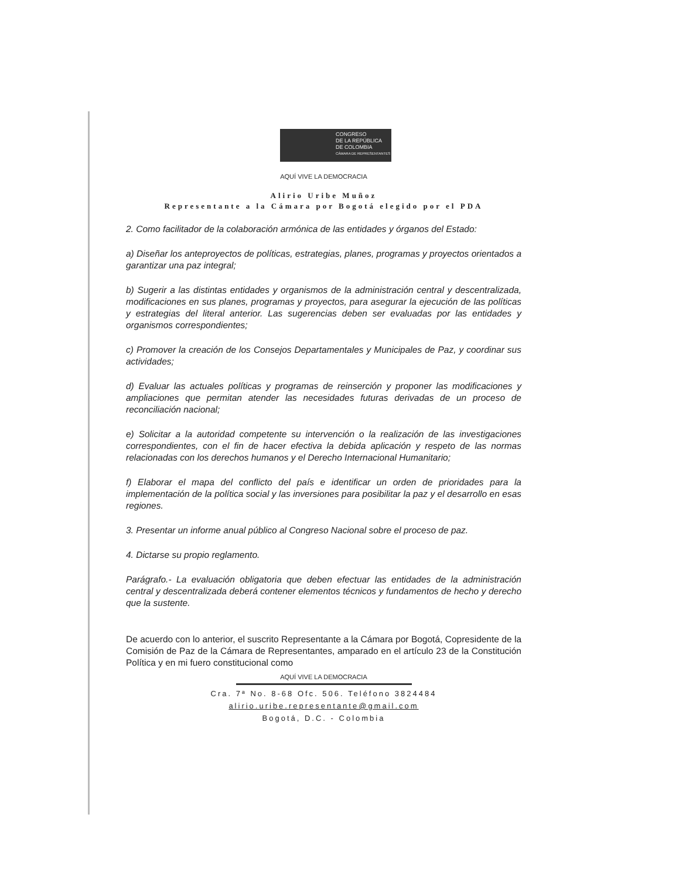CONGRESO
DE LA REPÚBLICA
DE COLOMBIA
CÁMARA DE REPRESENTANTES
AQUÍ VIVE LA DEMOCRACIA
Alirio Uribe Muñoz
Representante a la Cámara por Bogotá elegido por el PDA
2. Como facilitador de la colaboración armónica de las entidades y órganos del Estado:
a) Diseñar los anteproyectos de políticas, estrategias, planes, programas y proyectos orientados a garantizar una paz integral;
b) Sugerir a las distintas entidades y organismos de la administración central y descentralizada, modificaciones en sus planes, programas y proyectos, para asegurar la ejecución de las políticas y estrategias del literal anterior. Las sugerencias deben ser evaluadas por las entidades y organismos correspondientes;
c) Promover la creación de los Consejos Departamentales y Municipales de Paz, y coordinar sus actividades;
d) Evaluar las actuales políticas y programas de reinserción y proponer las modificaciones y ampliaciones que permitan atender las necesidades futuras derivadas de un proceso de reconciliación nacional;
e) Solicitar a la autoridad competente su intervención o la realización de las investigaciones correspondientes, con el fin de hacer efectiva la debida aplicación y respeto de las normas relacionadas con los derechos humanos y el Derecho Internacional Humanitario;
f) Elaborar el mapa del conflicto del país e identificar un orden de prioridades para la implementación de la política social y las inversiones para posibilitar la paz y el desarrollo en esas regiones.
3. Presentar un informe anual público al Congreso Nacional sobre el proceso de paz.
4. Dictarse su propio reglamento.
Parágrafo.- La evaluación obligatoria que deben efectuar las entidades de la administración central y descentralizada deberá contener elementos técnicos y fundamentos de hecho y derecho que la sustente.
De acuerdo con lo anterior, el suscrito Representante a la Cámara por Bogotá, Copresidente de la Comisión de Paz de la Cámara de Representantes, amparado en el artículo 23 de la Constitución Política y en mi fuero constitucional como
AQUÍ VIVE LA DEMOCRACIA
Cra. 7ª No. 8-68 Ofc. 506. Teléfono 3824484
alirio.uribe.representante@gmail.com
Bogotá, D.C. - Colombia